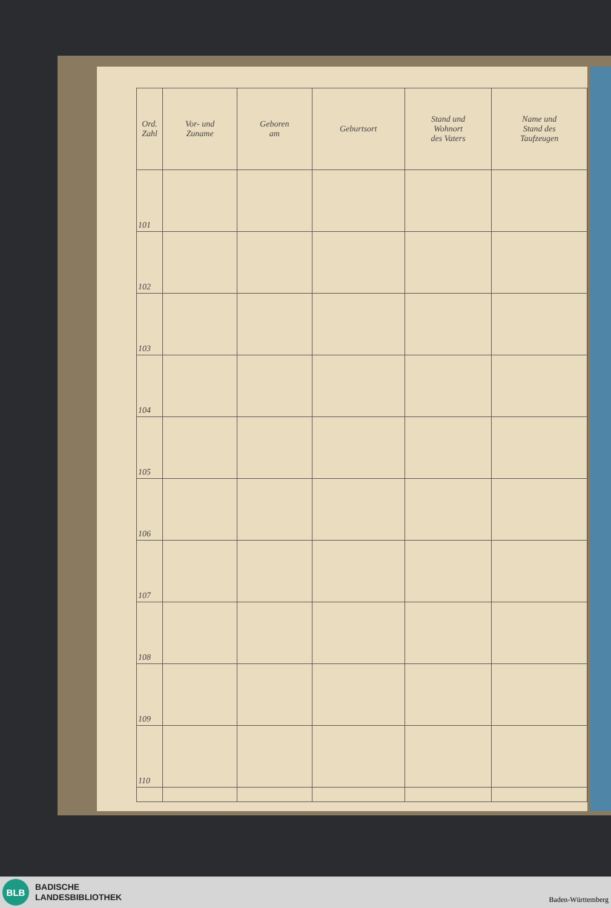| Ord. Zahl | Vor- und Zuname | Geboren am | Geburtsort | Stand und Wohnort des Vaters | Name und Stand des Tauf­zeugen |
| --- | --- | --- | --- | --- | --- |
| 101 | | | | | |
| 102 | | | | | |
| 103 | | | | | |
| 104 | | | | | |
| 105 | | | | | |
| 106 | | | | | |
| 107 | | | | | |
| 108 | | | | | |
| 109 | | | | | |
| 110 | | | | | |
BLB
BADISCHE
LANDESBIBLIOTHEK
Baden-Württemberg